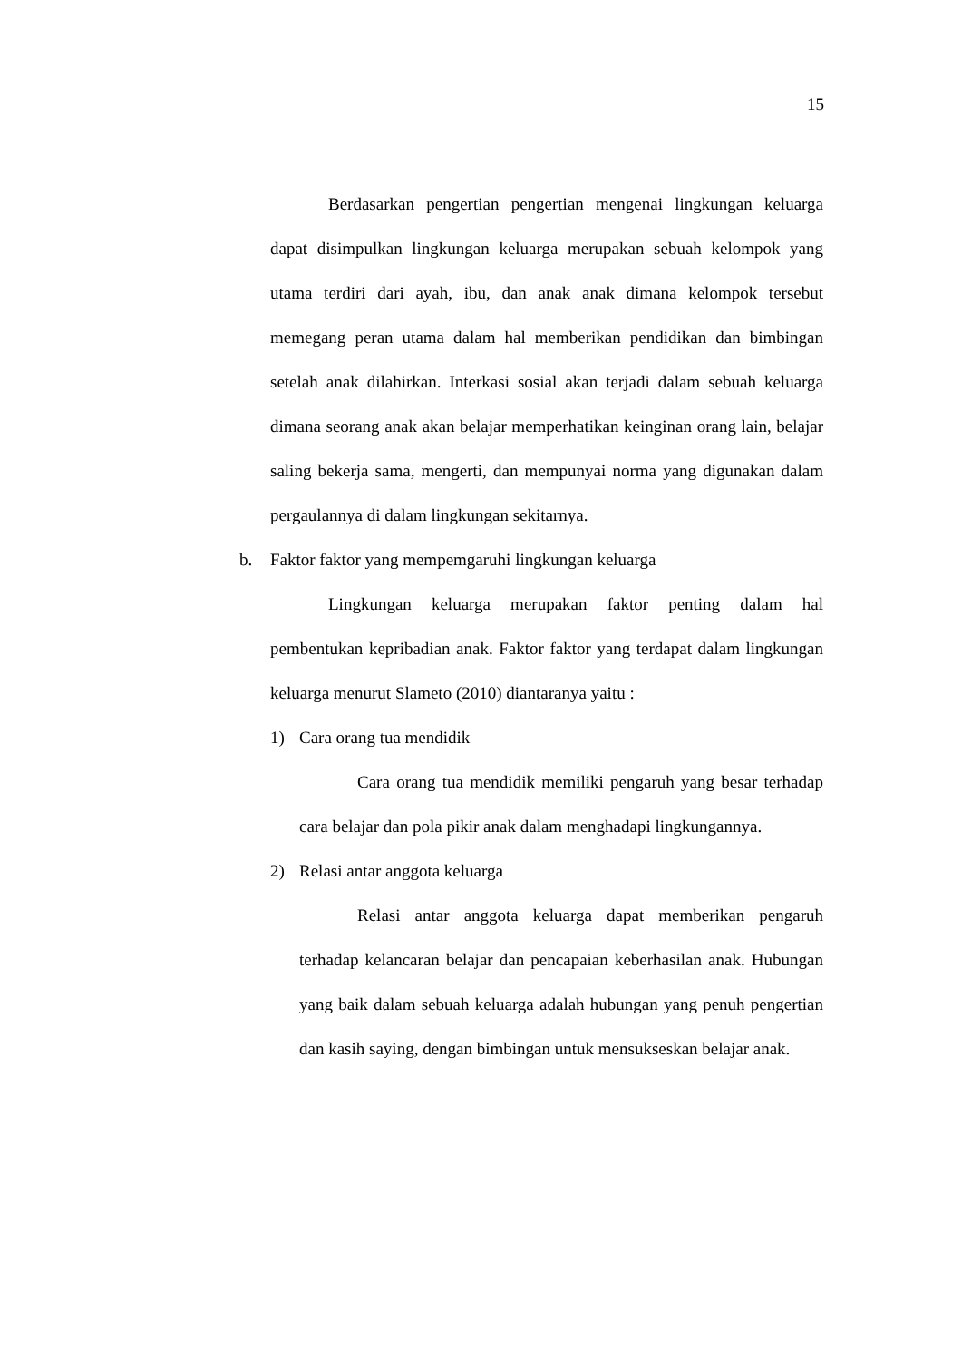15
Berdasarkan pengertian pengertian mengenai lingkungan keluarga dapat disimpulkan lingkungan keluarga merupakan sebuah kelompok yang utama terdiri dari ayah, ibu, dan anak anak dimana kelompok tersebut memegang peran utama dalam hal memberikan pendidikan dan bimbingan setelah anak dilahirkan. Interkasi sosial akan terjadi dalam sebuah keluarga dimana seorang anak akan belajar memperhatikan keinginan orang lain, belajar saling bekerja sama, mengerti, dan mempunyai norma yang digunakan dalam pergaulannya di dalam lingkungan sekitarnya.
b. Faktor faktor yang mempemgaruhi lingkungan keluarga
Lingkungan keluarga merupakan faktor penting dalam hal pembentukan kepribadian anak. Faktor faktor yang terdapat dalam lingkungan keluarga menurut Slameto (2010) diantaranya yaitu :
1) Cara orang tua mendidik
Cara orang tua mendidik memiliki pengaruh yang besar terhadap cara belajar dan pola pikir anak dalam menghadapi lingkungannya.
2) Relasi antar anggota keluarga
Relasi antar anggota keluarga dapat memberikan pengaruh terhadap kelancaran belajar dan pencapaian keberhasilan anak. Hubungan yang baik dalam sebuah keluarga adalah hubungan yang penuh pengertian dan kasih saying, dengan bimbingan untuk mensukseskan belajar anak.